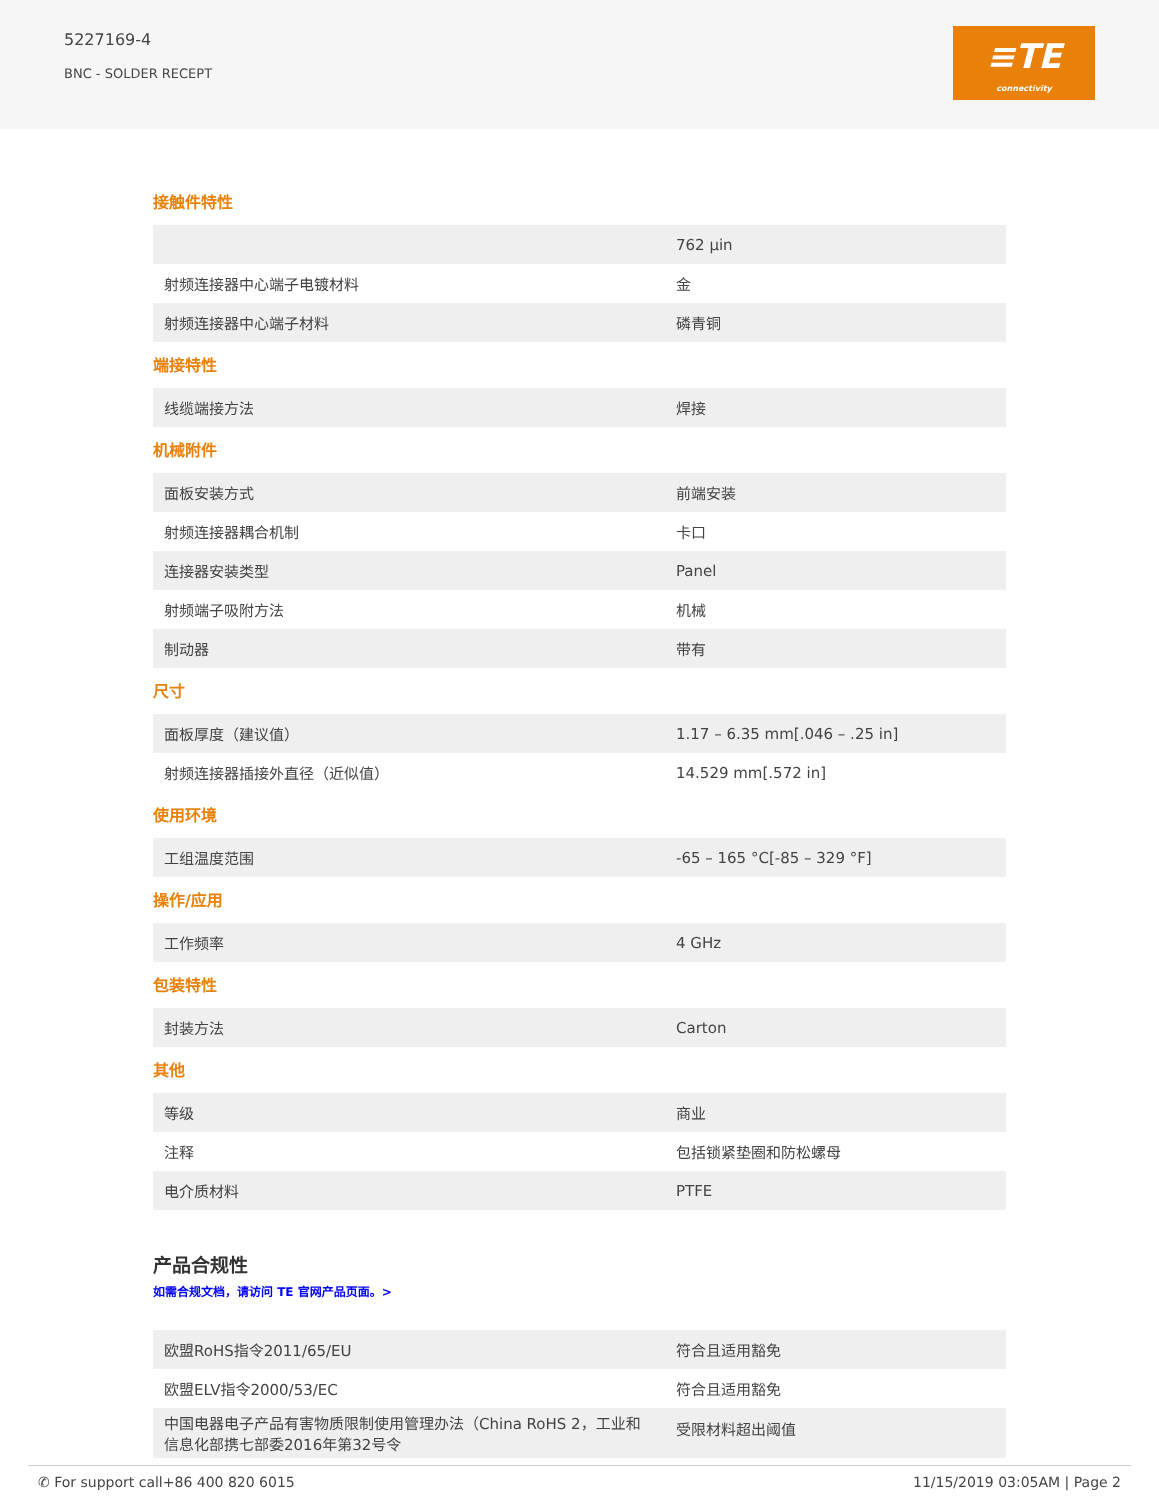5227169-4
BNC - SOLDER RECEPT
≡TE
connectivity
接触件特性
| | 762 µin |
| 射频连接器中心端子电镀材料 | 金 |
| 射频连接器中心端子材料 | 磷青铜 |
端接特性
| 线缆端接方法 | 焊接 |
机械附件
| 面板安装方式 | 前端安装 |
| 射频连接器耦合机制 | 卡口 |
| 连接器安装类型 | Panel |
| 射频端子吸附方法 | 机械 |
| 制动器 | 带有 |
尺寸
| 面板厚度（建议值） | 1.17 – 6.35 mm[.046 – .25 in] |
| 射频连接器插接外直径（近似值） | 14.529 mm[.572 in] |
使用环境
| 工组温度范围 | -65 – 165 °C[-85 – 329 °F] |
操作/应用
| 工作频率 | 4 GHz |
包装特性
| 封装方法 | Carton |
其他
| 等级 | 商业 |
| 注释 | 包括锁紧垫圈和防松螺母 |
| 电介质材料 | PTFE |
产品合规性
如需合规文档，请访问 TE 官网产品页面。>
| 欧盟RoHS指令2011/65/EU | 符合且适用豁免 |
| 欧盟ELV指令2000/53/EC | 符合且适用豁免 |
| 中国电器电子产品有害物质限制使用管理办法（China RoHS 2，工业和信息化部携七部委2016年第32号令 | 受限材料超出阈值 |
✆ For support call+86 400 820 6015 11/15/2019 03:05AM | Page 2